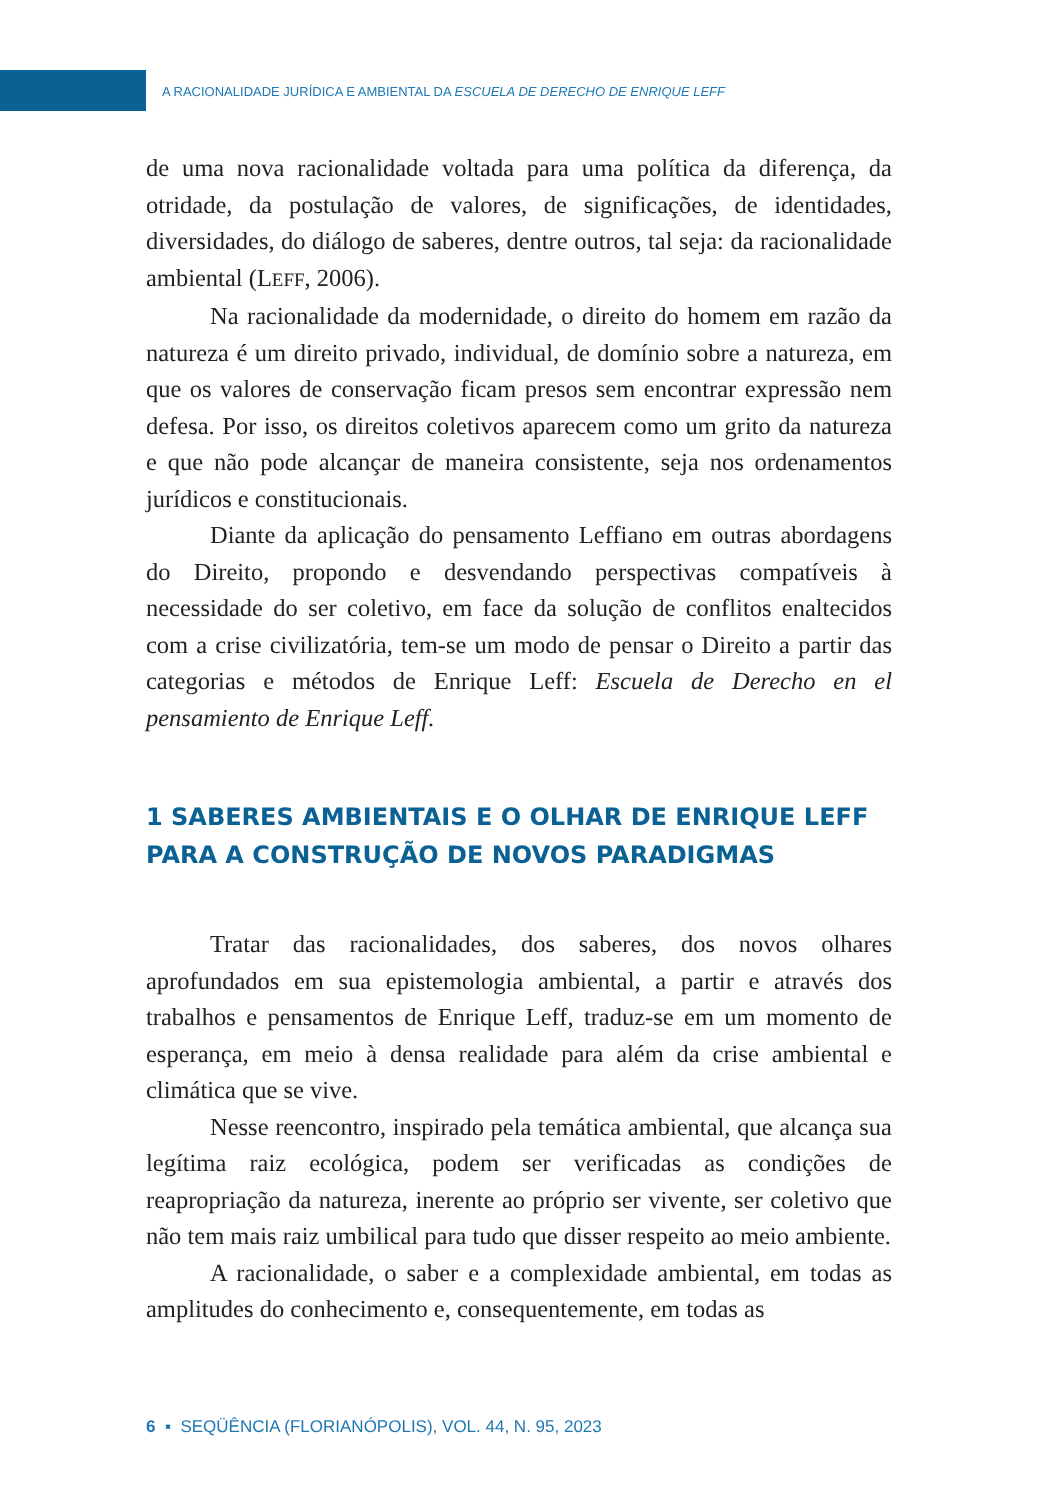A RACIONALIDADE JURÍDICA E AMBIENTAL DA ESCUELA DE DERECHO DE ENRIQUE LEFF
de uma nova racionalidade voltada para uma política da diferença, da otridade, da postulação de valores, de significações, de identidades, diversidades, do diálogo de saberes, dentre outros, tal seja: da racionalidade ambiental (LEFF, 2006).
Na racionalidade da modernidade, o direito do homem em razão da natureza é um direito privado, individual, de domínio sobre a natureza, em que os valores de conservação ficam presos sem encontrar expressão nem defesa. Por isso, os direitos coletivos aparecem como um grito da natureza e que não pode alcançar de maneira consistente, seja nos ordenamentos jurídicos e constitucionais.
Diante da aplicação do pensamento Leffiano em outras abordagens do Direito, propondo e desvendando perspectivas compatíveis à necessidade do ser coletivo, em face da solução de conflitos enaltecidos com a crise civilizatória, tem-se um modo de pensar o Direito a partir das categorias e métodos de Enrique Leff: Escuela de Derecho en el pensamiento de Enrique Leff.
1 SABERES AMBIENTAIS E O OLHAR DE ENRIQUE LEFF
PARA A CONSTRUÇÃO DE NOVOS PARADIGMAS
Tratar das racionalidades, dos saberes, dos novos olhares aprofundados em sua epistemologia ambiental, a partir e através dos trabalhos e pensamentos de Enrique Leff, traduz-se em um momento de esperança, em meio à densa realidade para além da crise ambiental e climática que se vive.
Nesse reencontro, inspirado pela temática ambiental, que alcança sua legítima raiz ecológica, podem ser verificadas as condições de reapropriação da natureza, inerente ao próprio ser vivente, ser coletivo que não tem mais raiz umbilical para tudo que disser respeito ao meio ambiente.
A racionalidade, o saber e a complexidade ambiental, em todas as amplitudes do conhecimento e, consequentemente, em todas as
6 ▪ SEQÜÊNCIA (FLORIANÓPOLIS), VOL. 44, N. 95, 2023